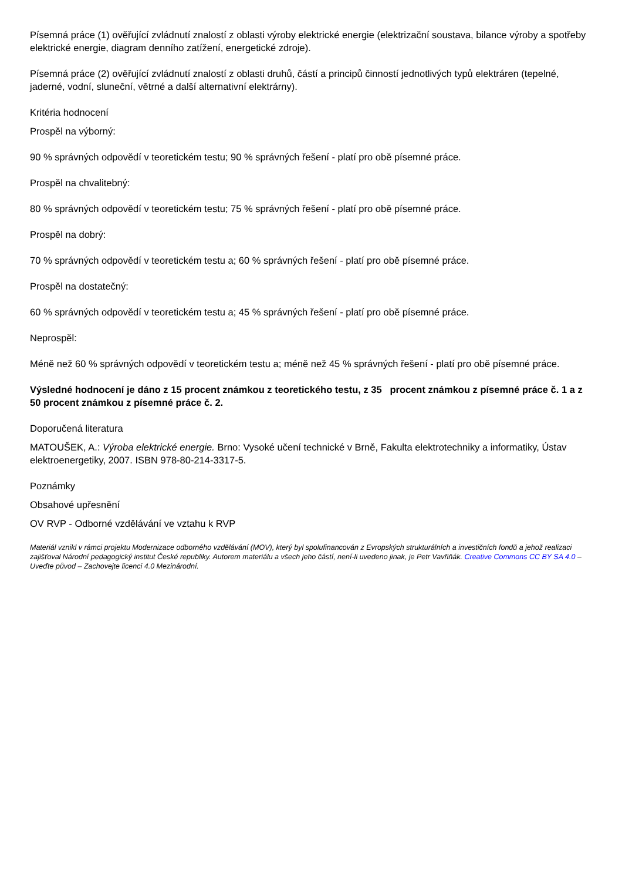Písemná práce (1) ověřující zvládnutí znalostí z oblasti výroby elektrické energie (elektrizační soustava, bilance výroby a spotřeby elektrické energie, diagram denního zatížení, energetické zdroje).
Písemná práce (2) ověřující zvládnutí znalostí z oblasti druhů, částí a principů činností jednotlivých typů elektráren (tepelné, jaderné, vodní, sluneční, větrné a další alternativní elektrárny).
Kritéria hodnocení
Prospěl na výborný:
90 % správných odpovědí v teoretickém testu; 90 % správných řešení - platí pro obě písemné práce.
Prospěl na chvalitebný:
80 % správných odpovědí v teoretickém testu; 75 % správných řešení - platí pro obě písemné práce.
Prospěl na dobrý:
70 % správných odpovědí v teoretickém testu a; 60 % správných řešení - platí pro obě písemné práce.
Prospěl na dostatečný:
60 % správných odpovědí v teoretickém testu a; 45 % správných řešení - platí pro obě písemné práce.
Neprospěl:
Méně než 60 % správných odpovědí v teoretickém testu a; méně než 45 % správných řešení - platí pro obě písemné práce.
Výsledné hodnocení je dáno z 15 procent známkou z teoretického testu, z 35 procent známkou z písemné práce č. 1 a z 50 procent známkou z písemné práce č. 2.
Doporučená literatura
MATOUŠEK, A.: Výroba elektrické energie. Brno: Vysoké učení technické v Brně, Fakulta elektrotechniky a informatiky, Ústav elektroenergetiky, 2007. ISBN 978-80-214-3317-5.
Poznámky
Obsahové upřesnění
OV RVP - Odborné vzdělávání ve vztahu k RVP
Materiál vznikl v rámci projektu Modernizace odborného vzdělávání (MOV), který byl spolufinancován z Evropských strukturálních a investičních fondů a jehož realizaci zajišťoval Národní pedagogický institut České republiky. Autorem materiálu a všech jeho částí, není-li uvedeno jinak, je Petr Vavřiňák. Creative Commons CC BY SA 4.0 – Uveďte původ – Zachovejte licenci 4.0 Mezinárodní.